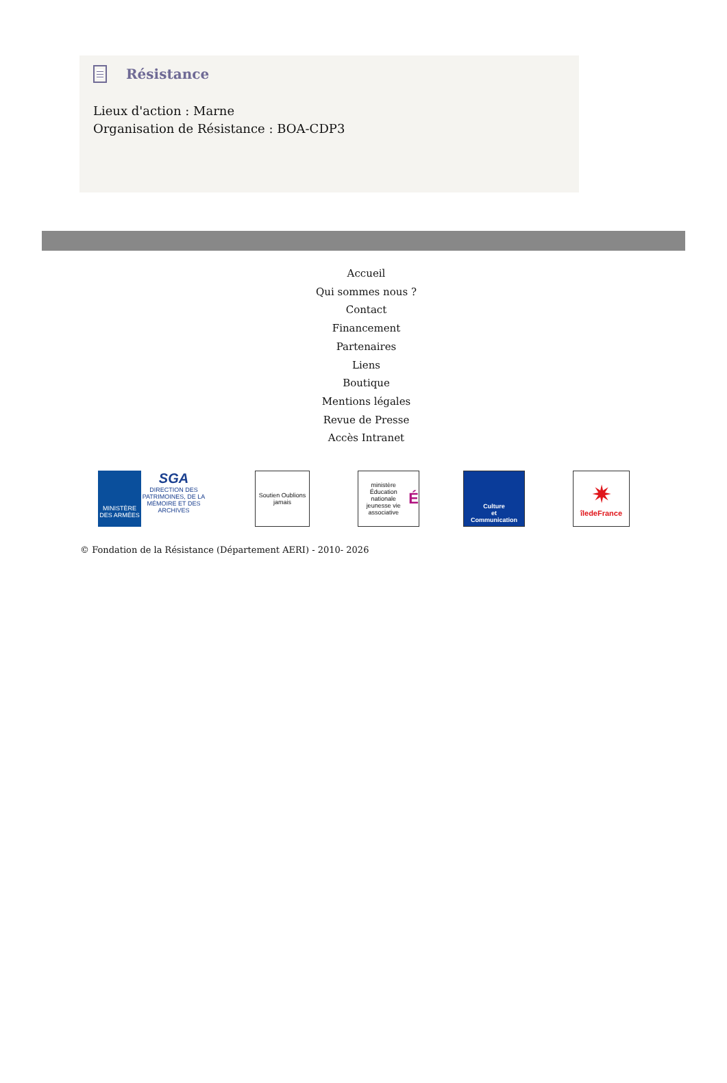Résistance
Lieux d'action : Marne
Organisation de Résistance : BOA-CDP3
Accueil
Qui sommes nous ?
Contact
Financement
Partenaires
Liens
Boutique
Mentions légales
Revue de Presse
Accès Intranet
MINISTÈRE DES ARMÉES
SGA
DIRECTION DES PATRIMOINES, DE LA MÉMOIRE ET DES ARCHIVES
Soutien Oublions jamais
ministère Éducation nationale jeunesse vie associative É
Culture
et
Communication
✷
îledeFrance
© Fondation de la Résistance (Département AERI) - 2010- 2026